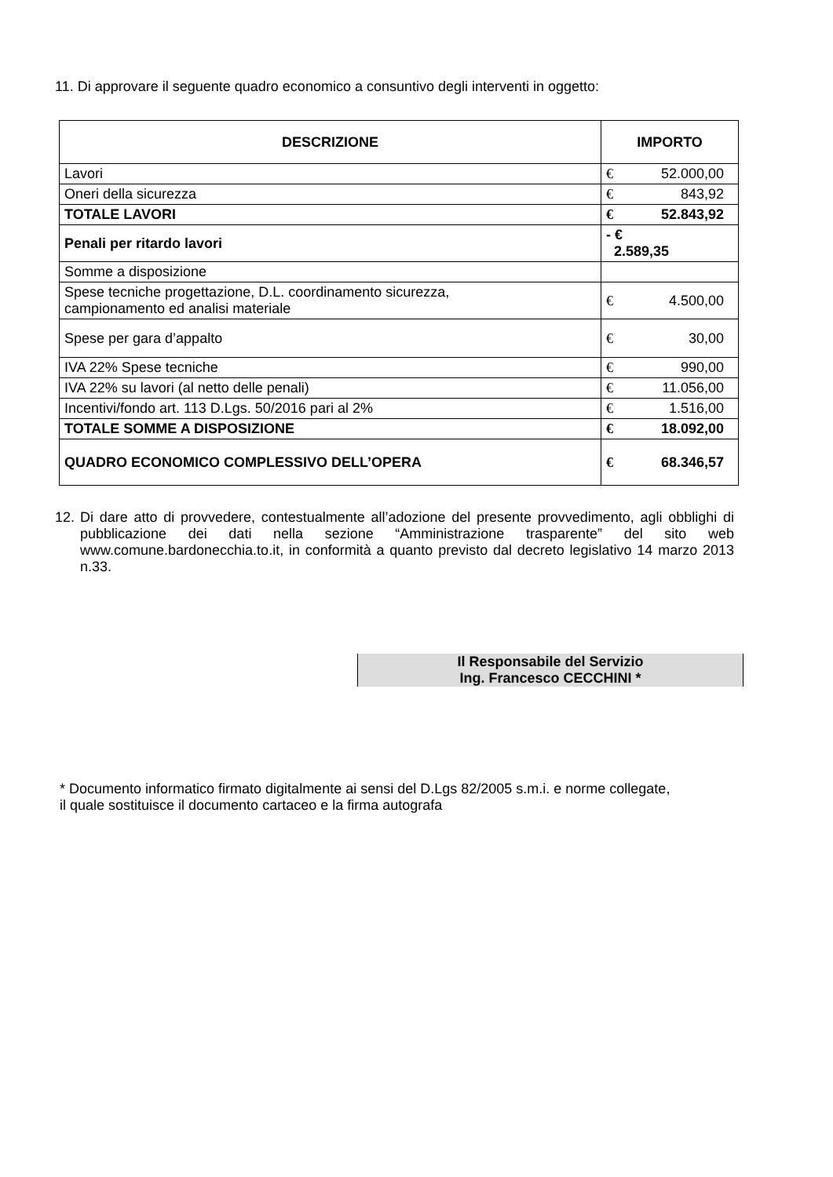11. Di approvare il seguente quadro economico a consuntivo degli interventi in oggetto:
| DESCRIZIONE | IMPORTO |
| --- | --- |
| Lavori | € 52.000,00 |
| Oneri della sicurezza | € 843,92 |
| TOTALE LAVORI | € 52.843,92 |
| Penali per ritardo lavori | - € 2.589,35 |
| Somme a disposizione | |
| Spese tecniche progettazione, D.L. coordinamento sicurezza, campionamento ed analisi materiale | € 4.500,00 |
| Spese per gara d’appalto | € 30,00 |
| IVA 22% Spese tecniche | € 990,00 |
| IVA 22% su lavori (al netto delle penali) | € 11.056,00 |
| Incentivi/fondo art. 113 D.Lgs. 50/2016 pari al 2% | € 1.516,00 |
| TOTALE SOMME A DISPOSIZIONE | € 18.092,00 |
| QUADRO ECONOMICO COMPLESSIVO DELL’OPERA | € 68.346,57 |
12. Di dare atto di provvedere, contestualmente all’adozione del presente provvedimento, agli obblighi di pubblicazione dei dati nella sezione “Amministrazione trasparente” del sito web www.comune.bardonecchia.to.it, in conformità a quanto previsto dal decreto legislativo 14 marzo 2013 n.33.
Il Responsabile del Servizio
Ing. Francesco CECCHINI *
* Documento informatico firmato digitalmente ai sensi del D.Lgs 82/2005 s.m.i. e norme collegate,
il quale sostituisce il documento cartaceo e la firma autografa